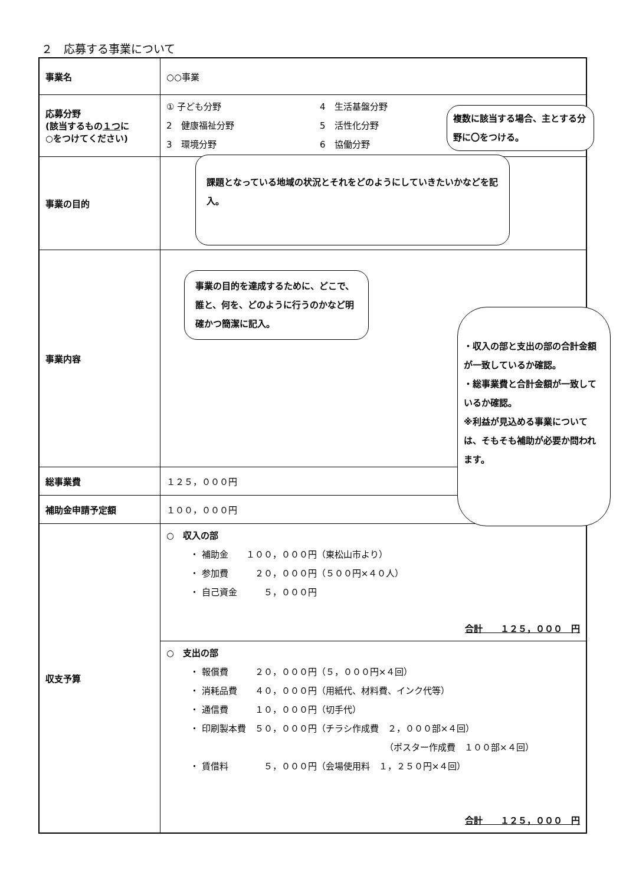２　応募する事業について
| 事業名 | ○○事業 |
| 応募分野 (該当するもの １つ に ○をつけてください) | ① 子ども分野 4 生活基盤分野 2 健康福祉分野 5 活性化分野 3 環境分野 6 協働分野 |
| 事業の目的 | |
| 事業内容 | |
| 総事業費 | １２５，０００円 |
| 補助金申請予定額 | １００，０００円 |
| 収支予算 | ○ 収入の部 ・ 補助金 １００，０００円（東松山市より） ・ 参加費 ２０，０００円（５００円×４０人） ・ 自己資金 ５，０００円 合計 １２５，０００ 円 |
| | ○ 支出の部 ・ 報償費 ２０，０００円（５，０００円×４回） ・ 消耗品費 ４０，０００円（用紙代、材料費、インク代等） ・ 通信費 １０，０００円（切手代） ・ 印刷製本費 ５０，０００円（チラシ作成費 ２，０００部×４回） （ポスター作成費 １００部×４回） ・ 賃借料 ５，０００円（会場使用料 １，２５０円×４回） 合計 １２５，０００ 円 |
複数に該当する場合、主とする分野に〇をつける。
課題となっている地域の状況とそれをどのようにしていきたいかなどを記入。
事業の目的を達成するために、どこで、誰と、何を、どのように行うのかなど明確かつ簡潔に記入。
・収入の部と支出の部の合計金額が一致しているか確認。
・総事業費と合計金額が一致しているか確認。
※利益が見込める事業については、そもそも補助が必要か問われます。